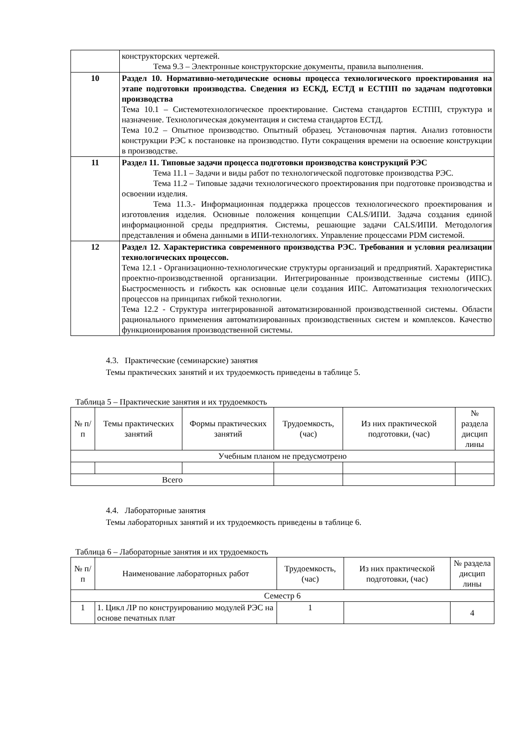| | конструкторских чертежей. Тема 9.3 – Электронные конструкторские документы, правила выполнения. |
| 10 | Раздел 10. Нормативно-методические основы процесса технологического проектирования на этапе подготовки производства. Сведения из ЕСКД, ЕСТД и ЕСТПП по задачам подготовки производства Тема 10.1 – Системотехнологическое проектирование. Система стандартов ЕСТПП, структура и назначение. Технологическая документация и система стандартов ЕСТД. Тема 10.2 – Опытное производство. Опытный образец. Установочная партия. Анализ готовности конструкции РЭС к постановке на производство. Пути сокращения времени на освоение конструкции в производстве. |
| 11 | Раздел 11. Типовые задачи процесса подготовки производства конструкций РЭС Тема 11.1 – Задачи и виды работ по технологической подготовке производства РЭС. Тема 11.2 – Типовые задачи технологического проектирования при подготовке производства и освоении изделия. Тема 11.3.- Информационная поддержка процессов технологического проектирования и изготовления изделия. Основные положения концепции CALS/ИПИ. Задача создания единой информационной среды предприятия. Системы, решающие задачи CALS/ИПИ. Методология представления и обмена данными в ИПИ-технологиях. Управление процессами PDM системой. |
| 12 | Раздел 12. Характеристика современного производства РЭС. Требования и условия реализации технологических процессов. Тема 12.1 - Организационно-технологические структуры организаций и предприятий. Характеристика проектно-производственной организации. Интегрированные производственные системы (ИПС). Быстросменность и гибкость как основные цели создания ИПС. Автоматизация технологических процессов на принципах гибкой технологии. Тема 12.2 - Структура интегрированной автоматизированной производственной системы. Области рационального применения автоматизированных производственных систем и комплексов. Качество функционирования производственной системы. |
4.3. Практические (семинарские) занятия
Темы практических занятий и их трудоемкость приведены в таблице 5.
Таблица 5 – Практические занятия и их трудоемкость
| № п/п | Темы практических занятий | Формы практических занятий | Трудоемкость, (час) | Из них практической подготовки, (час) | № раздела дисцип лины |
| --- | --- | --- | --- | --- | --- |
| Учебным планом не предусмотрено | | | | | |
| Всего | | | | | |
4.4. Лабораторные занятия
Темы лабораторных занятий и их трудоемкость приведены в таблице 6.
Таблица 6 – Лабораторные занятия и их трудоемкость
| № п/п | Наименование лабораторных работ | Трудоемкость, (час) | Из них практической подготовки, (час) | № раздела дисцип лины |
| --- | --- | --- | --- | --- |
| Семестр 6 | | | | |
| 1 | 1. Цикл ЛР по конструированию модулей РЭС на основе печатных плат | 1 | | 4 |